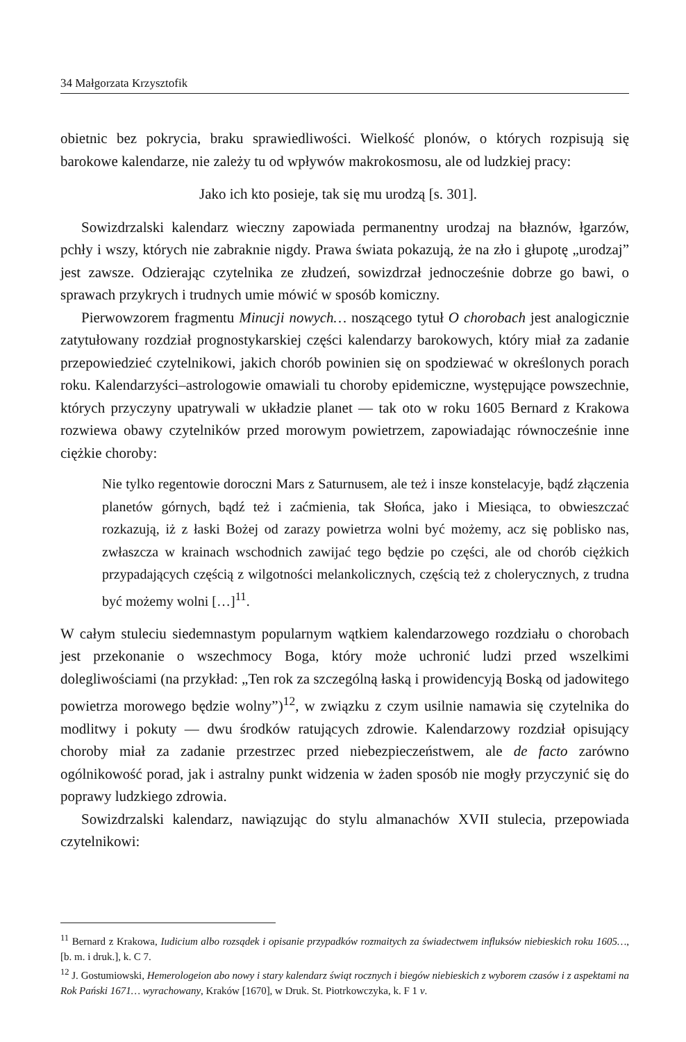34 Małgorzata Krzysztofik
obietnic bez pokrycia, braku sprawiedliwości. Wielkość plonów, o których rozpisują się barokowe kalendarze, nie zależy tu od wpływów makrokosmosu, ale od ludzkiej pracy:
Jako ich kto posieje, tak się mu urodzą [s. 301].
Sowizdrzalski kalendarz wieczny zapowiada permanentny urodzaj na błaznów, łgarzów, pchły i wszy, których nie zabraknie nigdy. Prawa świata pokazują, że na zło i głupotę „urodzaj” jest zawsze. Odzierając czytelnika ze złudzeń, sowizdrzał jednocześnie dobrze go bawi, o sprawach przykrych i trudnych umie mówić w sposób komiczny.
Pierwowzorem fragmentu Minucji nowych… noszącego tytuł O chorobach jest analogicznie zatytułowany rozdział prognostykarskiej części kalendarzy barokowych, który miał za zadanie przepowiedzieć czytelnikowi, jakich chorób powinien się on spodziewać w określonych porach roku. Kalendarzyści–astrologowie omawiali tu choroby epidemiczne, występujące powszechnie, których przyczyny upatrywali w układzie planet — tak oto w roku 1605 Bernard z Krakowa rozwiewa obawy czytelników przed morowym powietrzem, zapowiadając równocześnie inne ciężkie choroby:
Nie tylko regentowie doroczni Mars z Saturnusem, ale też i insze konstelacyje, bądź złączenia planetów górnych, bądź też i zaćmienia, tak Słońca, jako i Miesiąca, to obwieszczać rozkazują, iż z łaski Bożej od zarazy powietrza wolni być możemy, acz się poblisko nas, zwłaszcza w krainach wschodnich zawijać tego będzie po części, ale od chorób ciężkich przypadających częścią z wilgotności melankolicznych, częścią też z cholerycznych, z trudna być możemy wolni […]<sup>11</sup>.
W całym stuleciu siedemnastym popularnym wątkiem kalendarzowego rozdziału o chorobach jest przekonanie o wszechmocy Boga, który może uchronić ludzi przed wszelkimi dolegliwościami (na przykład: „Ten rok za szczególną łaską i prowidencyją Boską od jadowitego powietrza morowego będzie wolny”)<sup>12</sup>, w związku z czym usilnie namawia się czytelnika do modlitwy i pokuty — dwu środków ratujących zdrowie. Kalendarzowy rozdział opisujący choroby miał za zadanie przestrzec przed niebezpieczeństwem, ale de facto zarówno ogólnikowość porad, jak i astralny punkt widzenia w żaden sposób nie mogły przyczynić się do poprawy ludzkiego zdrowia.
Sowizdrzalski kalendarz, nawiązując do stylu almanachów XVII stulecia, przepowiada czytelnikowi:
<sup>11</sup> Bernard z Krakowa, Iudicium albo rozsądek i opisanie przypadków rozmaitych za świadectwem influksów niebieskich roku 1605…, [b. m. i druk.], k. C 7.
<sup>12</sup> J. Gostumiowski, Hemerologeion abo nowy i stary kalendarz świąt rocznych i biegów niebieskich z wyborem czasów i z aspektami na Rok Pański 1671… wyrachowany, Kraków [1670], w Druk. St. Piotrkowczyka, k. F 1 v.